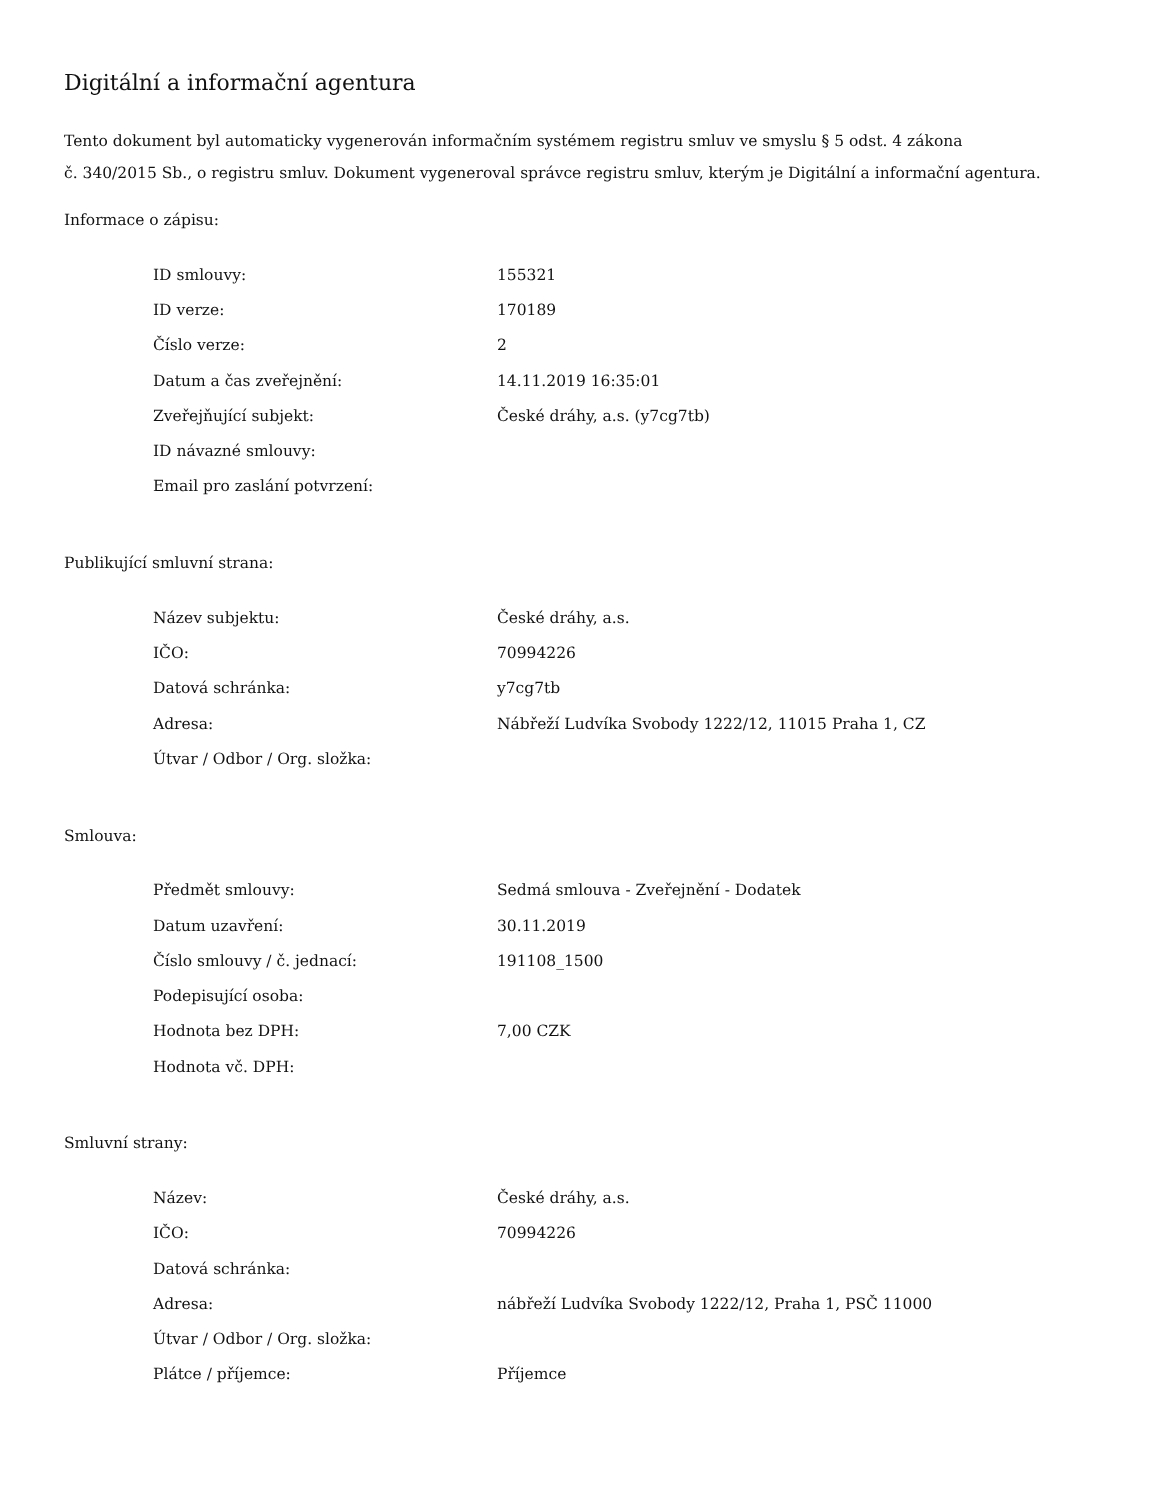Digitální a informační agentura
Tento dokument byl automaticky vygenerován informačním systémem registru smluv ve smyslu § 5 odst. 4 zákona
č. 340/2015 Sb., o registru smluv. Dokument vygeneroval správce registru smluv, kterým je Digitální a informační agentura.
Informace o zápisu:
| ID smlouvy: | 155321 |
| ID verze: | 170189 |
| Číslo verze: | 2 |
| Datum a čas zveřejnění: | 14.11.2019 16:35:01 |
| Zveřejňující subjekt: | České dráhy, a.s. (y7cg7tb) |
| ID návazné smlouvy: | |
| Email pro zaslání potvrzení: | |
Publikující smluvní strana:
| Název subjektu: | České dráhy, a.s. |
| IČO: | 70994226 |
| Datová schránka: | y7cg7tb |
| Adresa: | Nábřeží Ludvíka Svobody 1222/12, 11015 Praha 1, CZ |
| Útvar / Odbor / Org. složka: | |
Smlouva:
| Předmět smlouvy: | Sedmá smlouva - Zveřejnění - Dodatek |
| Datum uzavření: | 30.11.2019 |
| Číslo smlouvy / č. jednací: | 191108_1500 |
| Podepisující osoba: | |
| Hodnota bez DPH: | 7,00 CZK |
| Hodnota vč. DPH: | |
Smluvní strany:
| Název: | České dráhy, a.s. |
| IČO: | 70994226 |
| Datová schránka: | |
| Adresa: | nábřeží Ludvíka Svobody 1222/12, Praha 1, PSČ 11000 |
| Útvar / Odbor / Org. složka: | |
| Plátce / příjemce: | Příjemce |